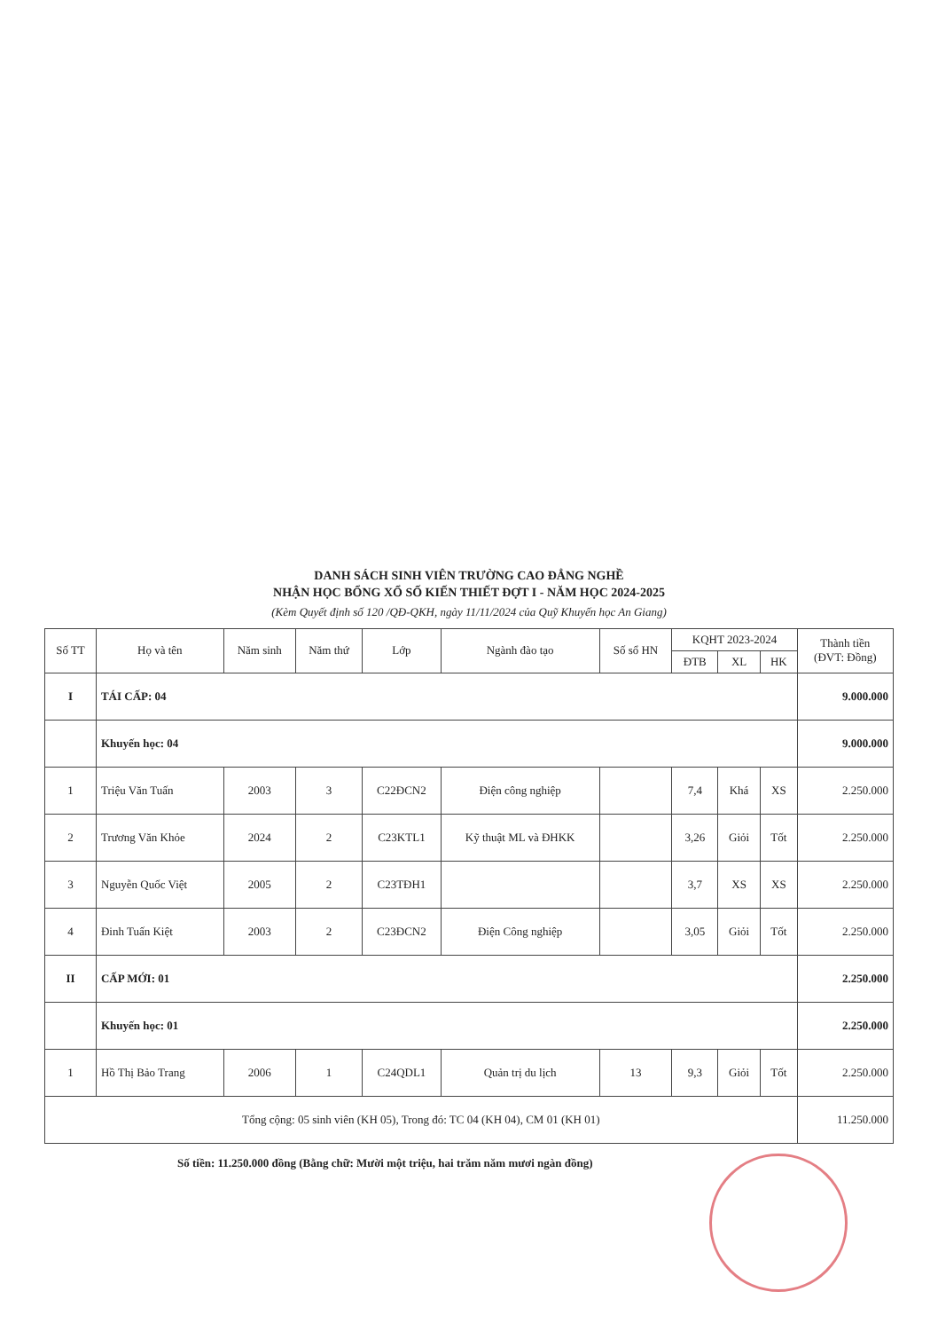DANH SÁCH SINH VIÊN TRƯỜNG CAO ĐẲNG NGHỀ
NHẬN HỌC BỔNG XỔ SỐ KIẾN THIẾT ĐỢT I - NĂM HỌC 2024-2025
(Kèm Quyết định số 120 /QĐ-QKH, ngày 11/11/2024 của Quỹ Khuyến học An Giang)
| Số TT | Họ và tên | Năm sinh | Năm thứ | Lớp | Ngành đào tạo | Số sổ HN | KQHT 2023-2024 | | | Thành tiền (ĐVT: Đồng) |
| --- | --- | --- | --- | --- | --- | --- | --- | --- | --- | --- |
| | | | | | | | ĐTB | XL | HK | |
| I | TÁI CẤP: 04 | | | | | | | | | 9.000.000 |
| | Khuyến học: 04 | | | | | | | | | 9.000.000 |
| 1 | Triệu Văn Tuấn | 2003 | 3 | C22ĐCN2 | Điện công nghiệp | | 7,4 | Khá | XS | 2.250.000 |
| 2 | Trương Văn Khỏe | 2024 | 2 | C23KTL1 | Kỹ thuật ML và ĐHKK | | 3,26 | Giỏi | Tốt | 2.250.000 |
| 3 | Nguyễn Quốc Việt | 2005 | 2 | C23TĐH1 | | | 3,7 | XS | XS | 2.250.000 |
| 4 | Đinh Tuấn Kiệt | 2003 | 2 | C23ĐCN2 | Điện Công nghiệp | | 3,05 | Giỏi | Tốt | 2.250.000 |
| II | CẤP MỚI: 01 | | | | | | | | | 2.250.000 |
| | Khuyến học: 01 | | | | | | | | | 2.250.000 |
| 1 | Hồ Thị Bảo Trang | 2006 | 1 | C24QDL1 | Quản trị du lịch | 13 | 9,3 | Giỏi | Tốt | 2.250.000 |
| Tổng cộng: 05 sinh viên (KH 05), Trong đó: TC 04 (KH 04), CM 01 (KH 01) | | | | | | | | | | 11.250.000 |
Số tiền: 11.250.000 đồng (Bằng chữ: Mười một triệu, hai trăm năm mươi ngàn đồng)